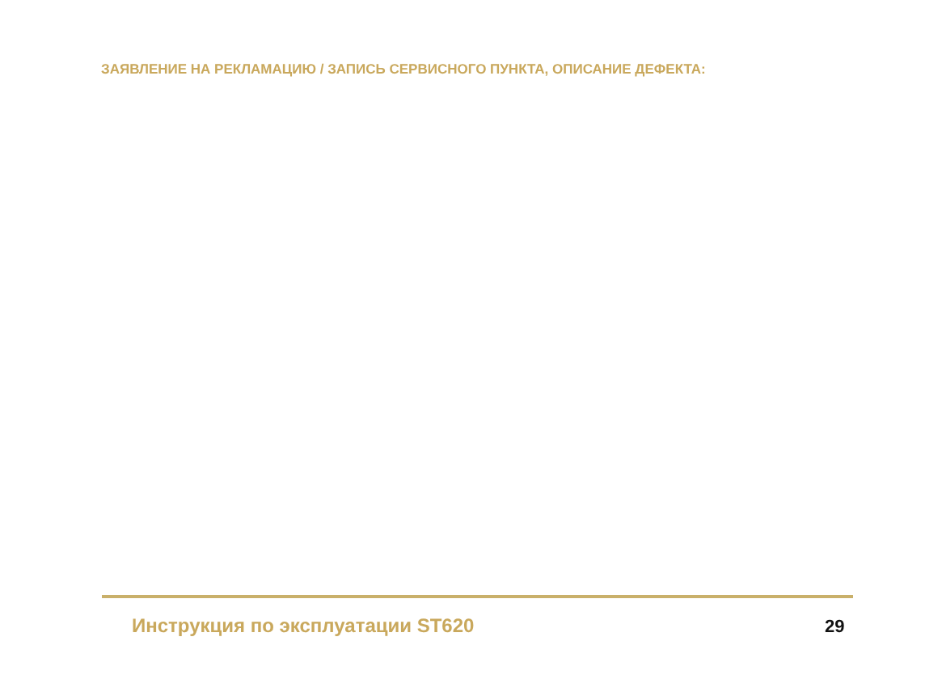ЗАЯВЛЕНИЕ НА РЕКЛАМАЦИЮ / ЗАПИСЬ СЕРВИСНОГО ПУНКТА, ОПИСАНИЕ ДЕФЕКТА:
Инструкция по эксплуатации ST620
29